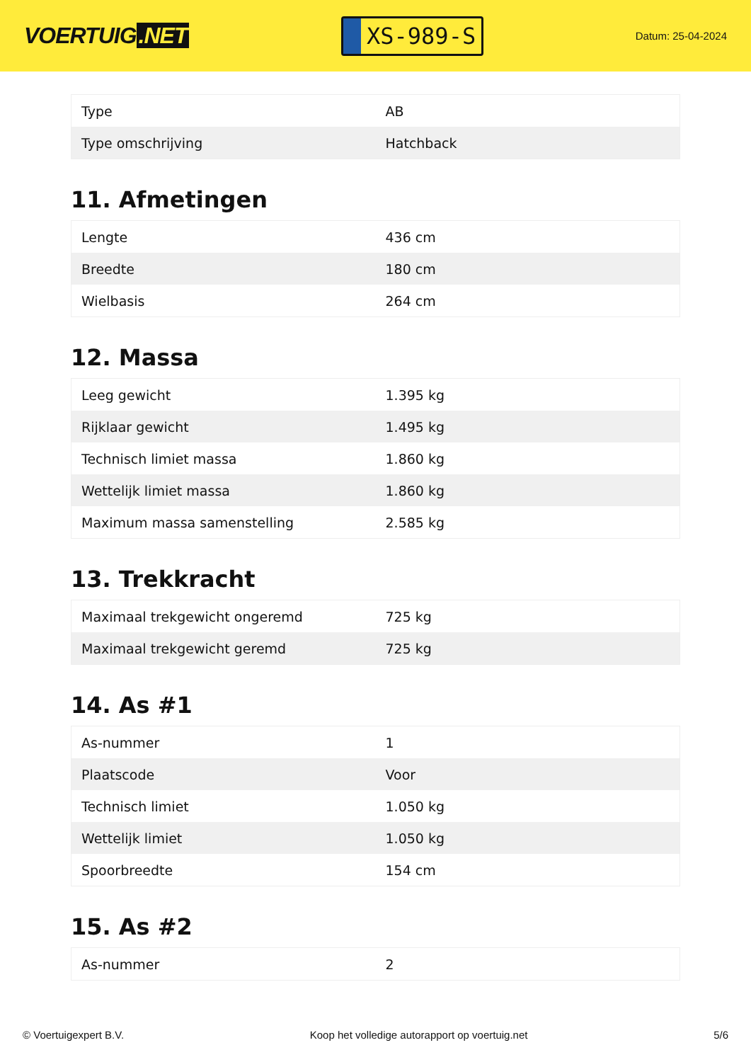VOERTUIG.NET
XS-989-S
Datum: 25-04-2024
| Type | AB |
| Type omschrijving | Hatchback |
11. Afmetingen
| Lengte | 436 cm |
| Breedte | 180 cm |
| Wielbasis | 264 cm |
12. Massa
| Leeg gewicht | 1.395 kg |
| Rijklaar gewicht | 1.495 kg |
| Technisch limiet massa | 1.860 kg |
| Wettelijk limiet massa | 1.860 kg |
| Maximum massa samenstelling | 2.585 kg |
13. Trekkracht
| Maximaal trekgewicht ongeremd | 725 kg |
| Maximaal trekgewicht geremd | 725 kg |
14. As #1
| As-nummer | 1 |
| Plaatscode | Voor |
| Technisch limiet | 1.050 kg |
| Wettelijk limiet | 1.050 kg |
| Spoorbreedte | 154 cm |
15. As #2
| As-nummer | 2 |
© Voertuigexpert B.V. Koop het volledige autorapport op voertuig.net 5/6